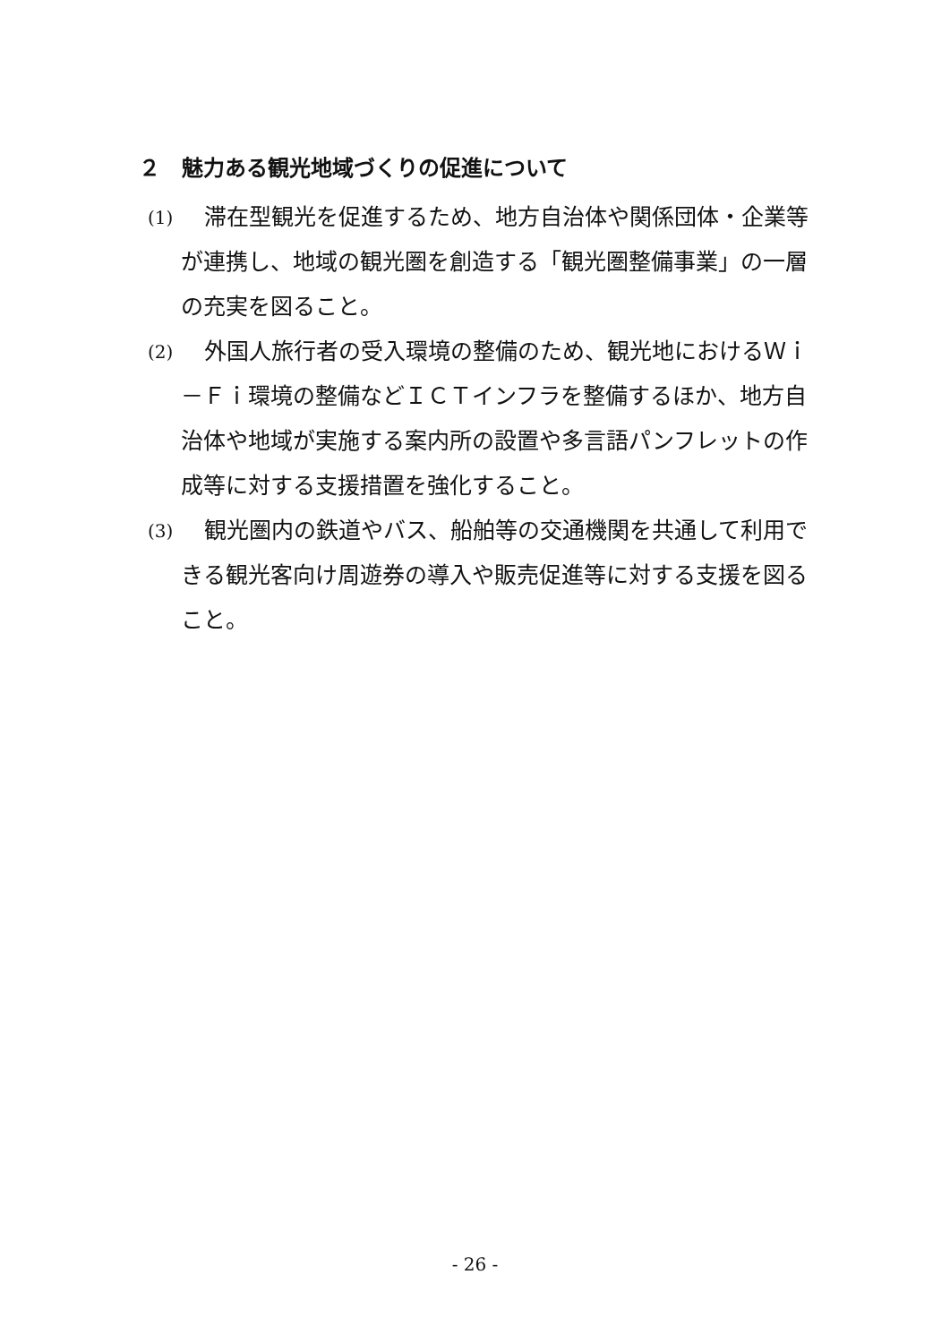２　魅力ある観光地域づくりの促進について
(1)
滞在型観光を促進するため、地方自治体や関係団体・企業等が連携し、地域の観光圏を創造する「観光圏整備事業」の一層の充実を図ること。
(2)
外国人旅行者の受入環境の整備のため、観光地におけるＷｉ－Ｆｉ環境の整備などＩＣＴインフラを整備するほか、地方自治体や地域が実施する案内所の設置や多言語パンフレットの作成等に対する支援措置を強化すること。
(3)
観光圏内の鉄道やバス、船舶等の交通機関を共通して利用できる観光客向け周遊券の導入や販売促進等に対する支援を図ること。
- 26 -